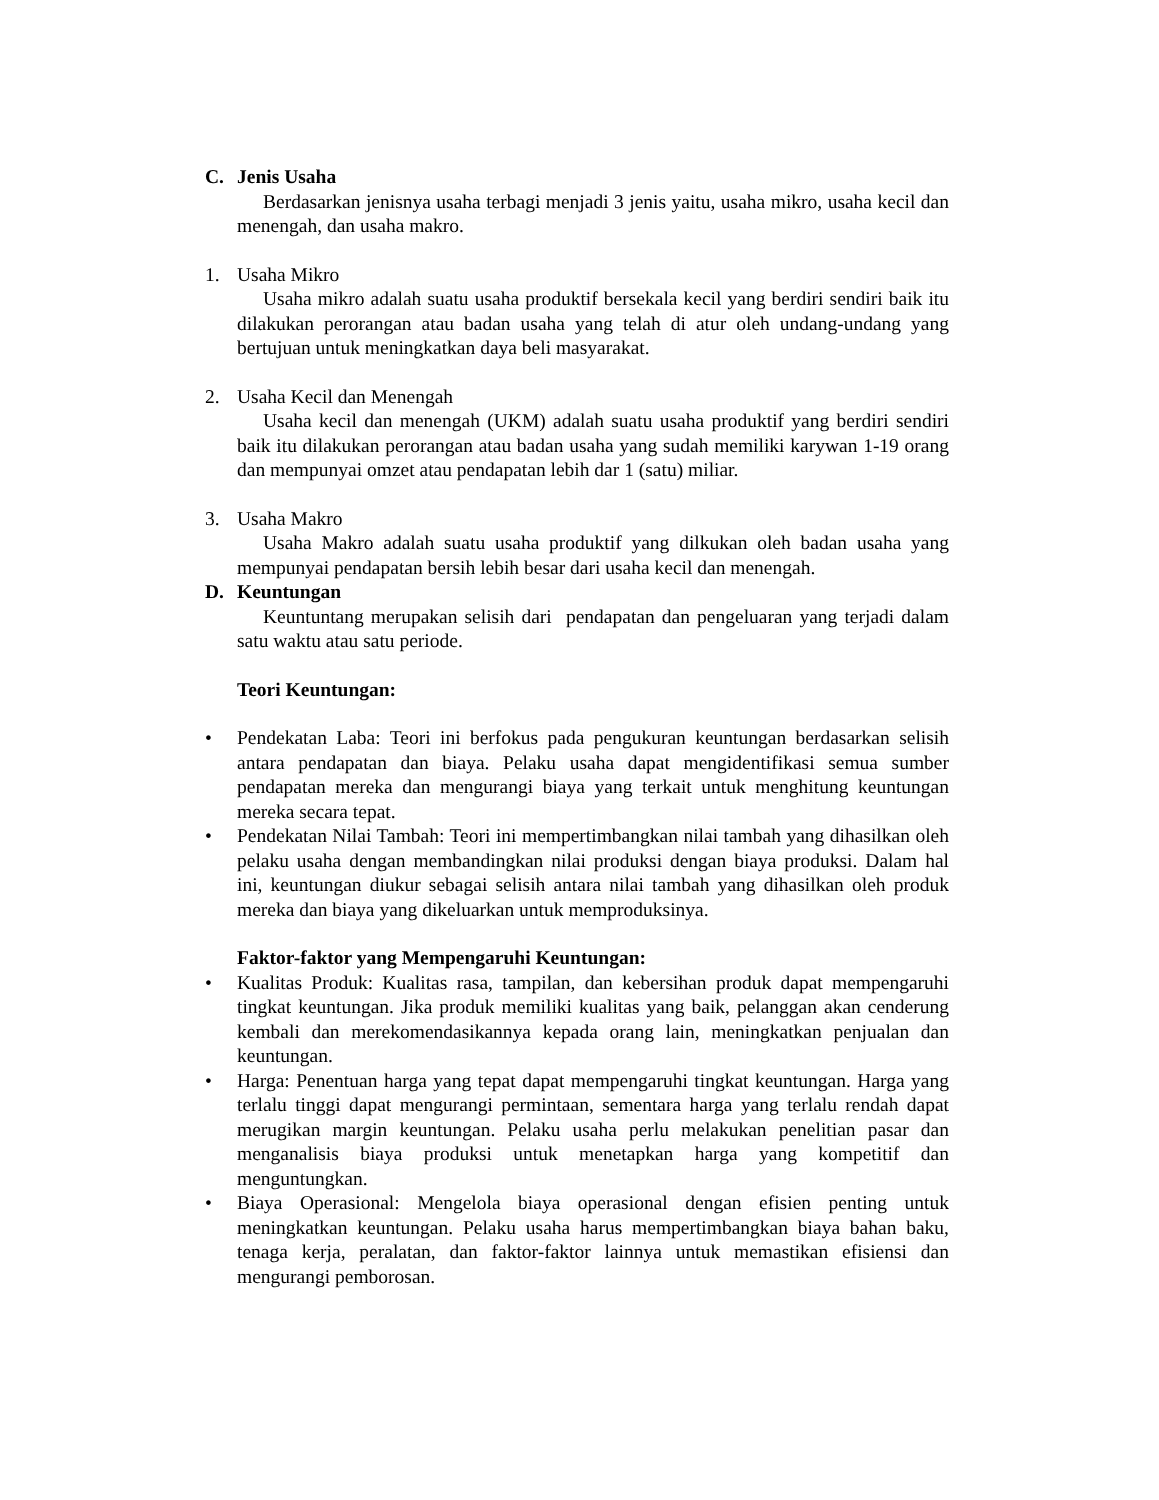C. Jenis Usaha
Berdasarkan jenisnya usaha terbagi menjadi 3 jenis yaitu, usaha mikro, usaha kecil dan menengah, dan usaha makro.
1. Usaha Mikro
Usaha mikro adalah suatu usaha produktif bersekala kecil yang berdiri sendiri baik itu dilakukan perorangan atau badan usaha yang telah di atur oleh undang-undang yang bertujuan untuk meningkatkan daya beli masyarakat.
2. Usaha Kecil dan Menengah
Usaha kecil dan menengah (UKM) adalah suatu usaha produktif yang berdiri sendiri baik itu dilakukan perorangan atau badan usaha yang sudah memiliki karywan 1-19 orang dan mempunyai omzet atau pendapatan lebih dar 1 (satu) miliar.
3. Usaha Makro
Usaha Makro adalah suatu usaha produktif yang dilkukan oleh badan usaha yang mempunyai pendapatan bersih lebih besar dari usaha kecil dan menengah.
D. Keuntungan
Keuntuntang merupakan selisih dari pendapatan dan pengeluaran yang terjadi dalam satu waktu atau satu periode.
Teori Keuntungan:
• Pendekatan Laba: Teori ini berfokus pada pengukuran keuntungan berdasarkan selisih antara pendapatan dan biaya. Pelaku usaha dapat mengidentifikasi semua sumber pendapatan mereka dan mengurangi biaya yang terkait untuk menghitung keuntungan mereka secara tepat.
• Pendekatan Nilai Tambah: Teori ini mempertimbangkan nilai tambah yang dihasilkan oleh pelaku usaha dengan membandingkan nilai produksi dengan biaya produksi. Dalam hal ini, keuntungan diukur sebagai selisih antara nilai tambah yang dihasilkan oleh produk mereka dan biaya yang dikeluarkan untuk memproduksinya.
Faktor-faktor yang Mempengaruhi Keuntungan:
• Kualitas Produk: Kualitas rasa, tampilan, dan kebersihan produk dapat mempengaruhi tingkat keuntungan. Jika produk memiliki kualitas yang baik, pelanggan akan cenderung kembali dan merekomendasikannya kepada orang lain, meningkatkan penjualan dan keuntungan.
• Harga: Penentuan harga yang tepat dapat mempengaruhi tingkat keuntungan. Harga yang terlalu tinggi dapat mengurangi permintaan, sementara harga yang terlalu rendah dapat merugikan margin keuntungan. Pelaku usaha perlu melakukan penelitian pasar dan menganalisis biaya produksi untuk menetapkan harga yang kompetitif dan menguntungkan.
• Biaya Operasional: Mengelola biaya operasional dengan efisien penting untuk meningkatkan keuntungan. Pelaku usaha harus mempertimbangkan biaya bahan baku, tenaga kerja, peralatan, dan faktor-faktor lainnya untuk memastikan efisiensi dan mengurangi pemborosan.